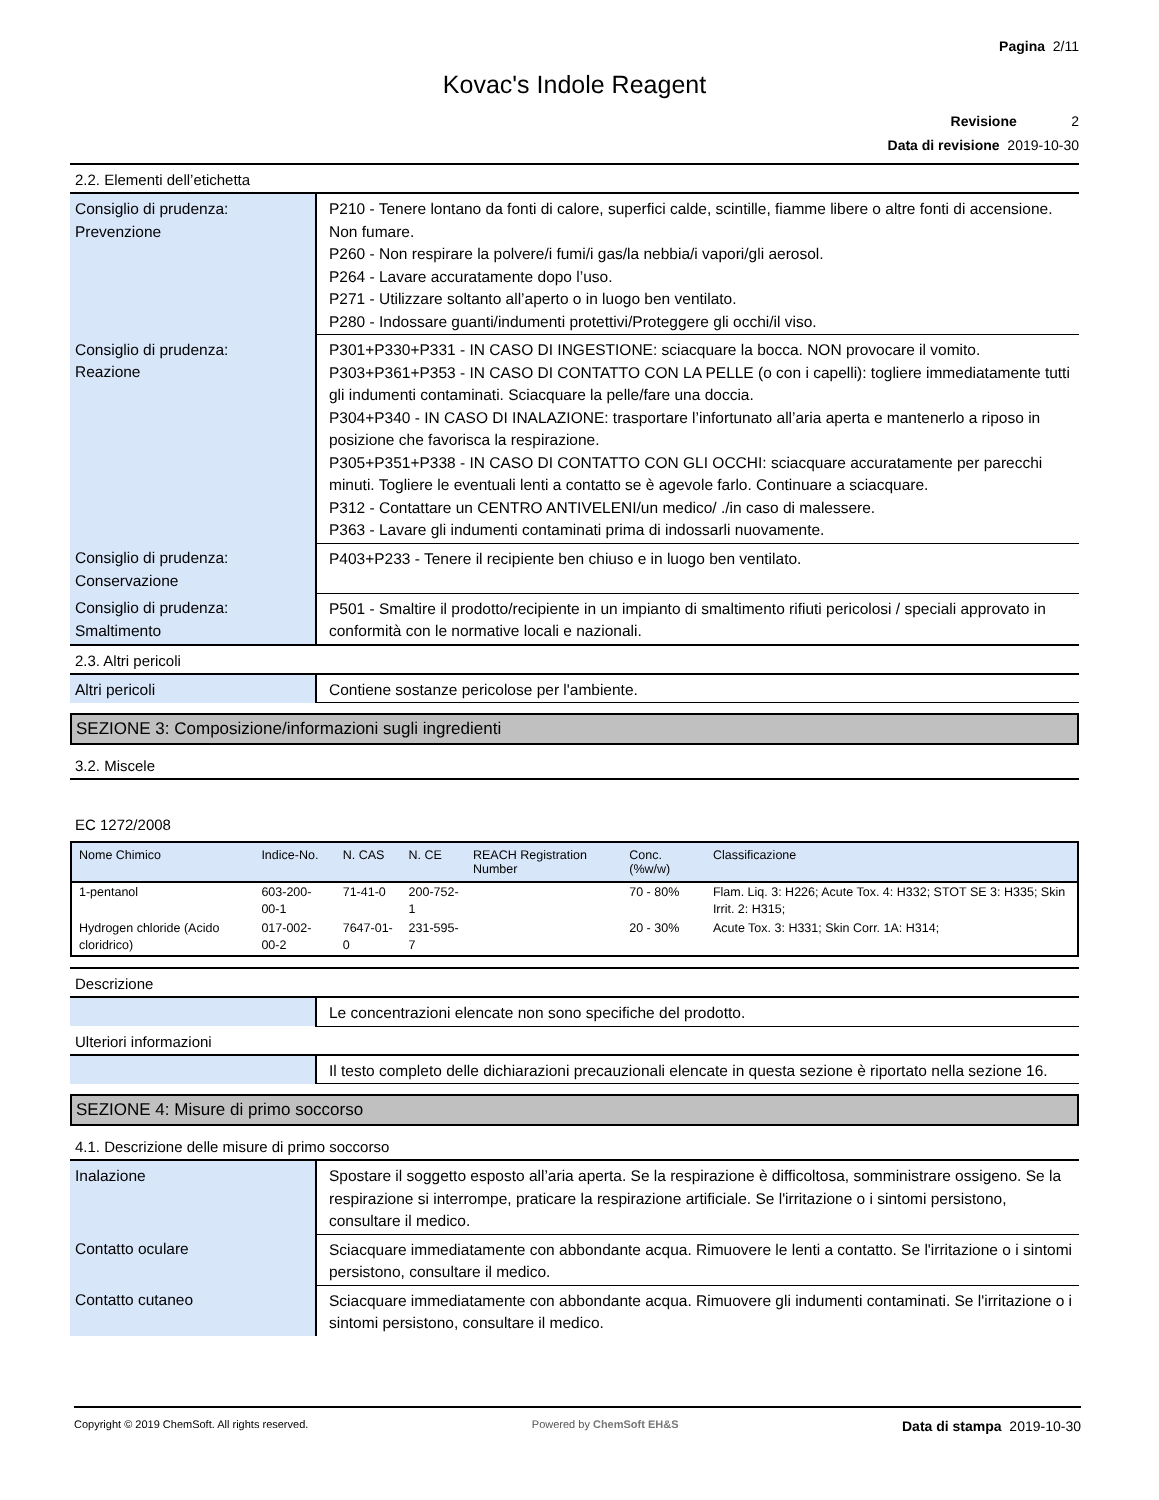Pagina 2/11
Kovac's Indole Reagent
Revisione 2
Data di revisione 2019-10-30
2.2. Elementi dell’etichetta
| Consiglio di prudenza: Prevenzione | P210 - Tenere lontano da fonti di calore, superfici calde, scintille, fiamme libere o altre fonti di accensione. Non fumare. P260 - Non respirare la polvere/i fumi/i gas/la nebbia/i vapori/gli aerosol. P264 - Lavare accuratamente dopo l’uso. P271 - Utilizzare soltanto all’aperto o in luogo ben ventilato. P280 - Indossare guanti/indumenti protettivi/Proteggere gli occhi/il viso. |
| Consiglio di prudenza: Reazione | P301+P330+P331 - IN CASO DI INGESTIONE: sciacquare la bocca. NON provocare il vomito. P303+P361+P353 - IN CASO DI CONTATTO CON LA PELLE (o con i capelli): togliere immediatamente tutti gli indumenti contaminati. Sciacquare la pelle/fare una doccia. P304+P340 - IN CASO DI INALAZIONE: trasportare l’infortunato all’aria aperta e mantenerlo a riposo in posizione che favorisca la respirazione. P305+P351+P338 - IN CASO DI CONTATTO CON GLI OCCHI: sciacquare accuratamente per parecchi minuti. Togliere le eventuali lenti a contatto se è agevole farlo. Continuare a sciacquare. P312 - Contattare un CENTRO ANTIVELENI/un medico/ ./in caso di malessere. P363 - Lavare gli indumenti contaminati prima di indossarli nuovamente. |
| Consiglio di prudenza: Conservazione | P403+P233 - Tenere il recipiente ben chiuso e in luogo ben ventilato. |
| Consiglio di prudenza: Smaltimento | P501 - Smaltire il prodotto/recipiente in un impianto di smaltimento rifiuti pericolosi / speciali approvato in conformità con le normative locali e nazionali. |
2.3. Altri pericoli
| Altri pericoli | Contiene sostanze pericolose per l'ambiente. |
SEZIONE 3: Composizione/informazioni sugli ingredienti
3.2. Miscele
EC 1272/2008
| Nome Chimico | Indice-No. | N. CAS | N. CE | REACH Registration Number | Conc. (%w/w) | Classificazione |
| --- | --- | --- | --- | --- | --- | --- |
| 1-pentanol | 603-200-00-1 | 71-41-0 | 200-752-1 | | 70 - 80% | Flam. Liq. 3: H226; Acute Tox. 4: H332; STOT SE 3: H335; Skin Irrit. 2: H315; |
| Hydrogen chloride (Acido cloridrico) | 017-002-00-2 | 7647-01-0 | 231-595-7 | | 20 - 30% | Acute Tox. 3: H331; Skin Corr. 1A: H314; |
Descrizione
| | Le concentrazioni elencate non sono specifiche del prodotto. |
Ulteriori informazioni
| | Il testo completo delle dichiarazioni precauzionali elencate in questa sezione è riportato nella sezione 16. |
SEZIONE 4: Misure di primo soccorso
4.1. Descrizione delle misure di primo soccorso
| Inalazione | Spostare il soggetto esposto all’aria aperta. Se la respirazione è difficoltosa, somministrare ossigeno. Se la respirazione si interrompe, praticare la respirazione artificiale. Se l'irritazione o i sintomi persistono, consultare il medico. |
| Contatto oculare | Sciacquare immediatamente con abbondante acqua. Rimuovere le lenti a contatto. Se l'irritazione o i sintomi persistono, consultare il medico. |
| Contatto cutaneo | Sciacquare immediatamente con abbondante acqua. Rimuovere gli indumenti contaminati. Se l'irritazione o i sintomi persistono, consultare il medico. |
Copyright © 2019 ChemSoft. All rights reserved. Powered by ChemSoft EH&S Data di stampa 2019-10-30